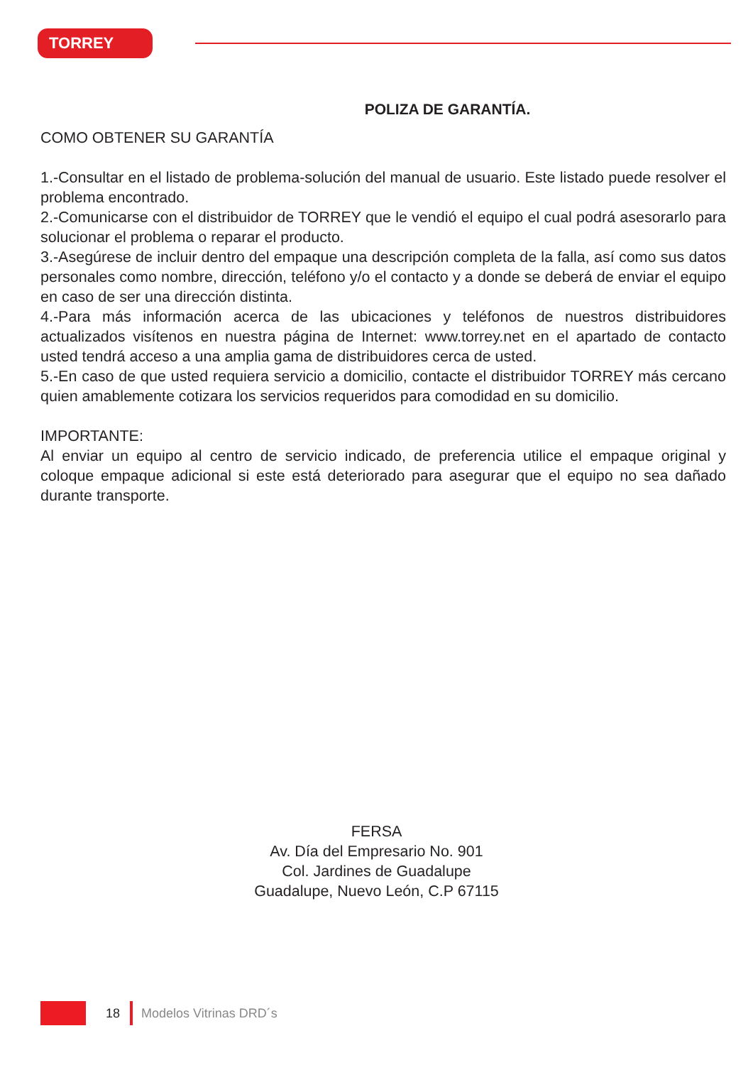TORREY
POLIZA DE GARANTÍA.
COMO OBTENER SU GARANTÍA
1.-Consultar en el listado de problema-solución del manual de usuario. Este listado puede resolver el problema encontrado.
2.-Comunicarse con el distribuidor de TORREY que le vendió el equipo el cual podrá asesorarlo para solucionar el problema o reparar el producto.
3.-Asegúrese de incluir dentro del empaque una descripción completa de la falla, así como sus datos personales como nombre, dirección, teléfono y/o el contacto y a donde se deberá de enviar el equipo en caso de ser una dirección distinta.
4.-Para más información acerca de las ubicaciones y teléfonos de nuestros distribuidores actualizados visítenos en nuestra página de Internet: www.torrey.net en el apartado de contacto usted tendrá acceso a una amplia gama de distribuidores cerca de usted.
5.-En caso de que usted requiera servicio a domicilio, contacte el distribuidor TORREY más cercano quien amablemente cotizara los servicios requeridos para comodidad en su domicilio.
IMPORTANTE:
Al enviar un equipo al centro de servicio indicado, de preferencia utilice el empaque original y coloque empaque adicional si este está deteriorado para asegurar que el equipo no sea dañado durante transporte.
FERSA
Av. Día del Empresario No. 901
Col. Jardines de Guadalupe
Guadalupe, Nuevo León, C.P 67115
18 Modelos Vitrinas DRD´s